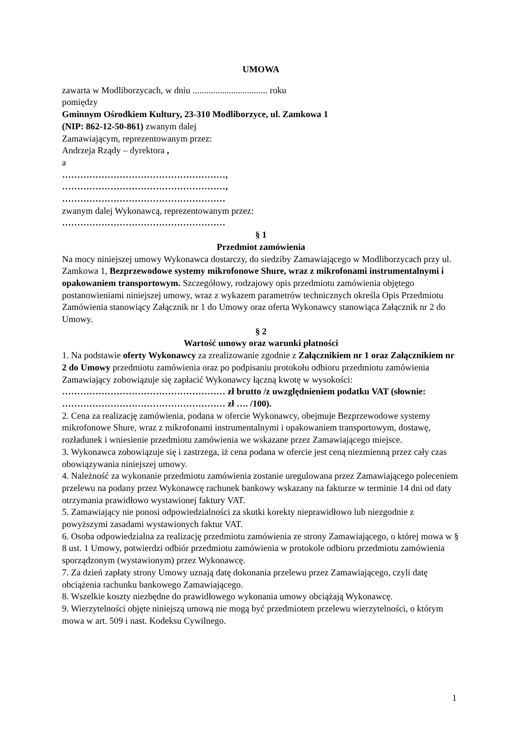UMOWA
zawarta w Modliborzycach, w dniu ................................. roku
pomiędzy
Gminnym Ośrodkiem Kultury, 23-310 Modliborzyce, ul. Zamkowa 1
(NIP: 862-12-50-861) zwanym dalej
Zamawiającym, reprezentowanym przez:
Andrzeja Rządy – dyrektora ,
a
………………………………………………,
………………………………………………,
………………………………………………
zwanym dalej Wykonawcą, reprezentowanym przez:
………………………………………………
§ 1
Przedmiot zamówienia
Na mocy niniejszej umowy Wykonawca dostarczy, do siedziby Zamawiającego w Modliborzycach przy ul. Zamkowa 1, Bezprzewodowe systemy mikrofonowe Shure, wraz z mikrofonami instrumentalnymi i opakowaniem transportowym. Szczegółowy, rodzajowy opis przedmiotu zamówienia objętego postanowieniami niniejszej umowy, wraz z wykazem parametrów technicznych określa Opis Przedmiotu Zamówienia stanowiący Załącznik nr 1 do Umowy oraz oferta Wykonawcy stanowiąca Załącznik nr 2 do Umowy.
§ 2
Wartość umowy oraz warunki płatności
1. Na podstawie oferty Wykonawcy za zrealizowanie zgodnie z Załącznikiem nr 1 oraz Załącznikiem nr 2 do Umowy przedmiotu zamówienia oraz po podpisaniu protokołu odbioru przedmiotu zamówienia Zamawiający zobowiązuje się zapłacić Wykonawcy łączną kwotę w wysokości:
……………………………………………… zł brutto /z uwzględnieniem podatku VAT (słownie: ……………………………………………… zł …. /100).
2. Cena za realizację zamówienia, podana w ofercie Wykonawcy, obejmuje Bezprzewodowe systemy mikrofonowe Shure, wraz z mikrofonami instrumentalnymi i opakowaniem transportowym, dostawę, rozładunek i wniesienie przedmiotu zamówienia we wskazane przez Zamawiającego miejsce.
3. Wykonawca zobowiązuje się i zastrzega, iż cena podana w ofercie jest ceną niezmienną przez cały czas obowiązywania niniejszej umowy.
4. Należność za wykonanie przedmiotu zamówienia zostanie uregulowana przez Zamawiającego poleceniem przelewu na podany przez Wykonawcę rachunek bankowy wskazany na fakturze w terminie 14 dni od daty otrzymania prawidłowo wystawionej faktury VAT.
5. Zamawiający nie ponosi odpowiedzialności za skutki korekty nieprawidłowo lub niezgodnie z powyższymi zasadami wystawionych faktur VAT.
6. Osoba odpowiedzialna za realizację przedmiotu zamówienia ze strony Zamawiającego, o której mowa w § 8 ust. 1 Umowy, potwierdzi odbiór przedmiotu zamówienia w protokole odbioru przedmiotu zamówienia sporządzonym (wystawionym) przez Wykonawcę.
7. Za dzień zapłaty strony Umowy uznają datę dokonania przelewu przez Zamawiającego, czyli datę obciążenia rachunku bankowego Zamawiającego.
8. Wszelkie koszty niezbędne do prawidłowego wykonania umowy obciążają Wykonawcę.
9. Wierzytelności objęte niniejszą umową nie mogą być przedmiotem przelewu wierzytelności, o którym mowa w art. 509 i nast. Kodeksu Cywilnego.
1